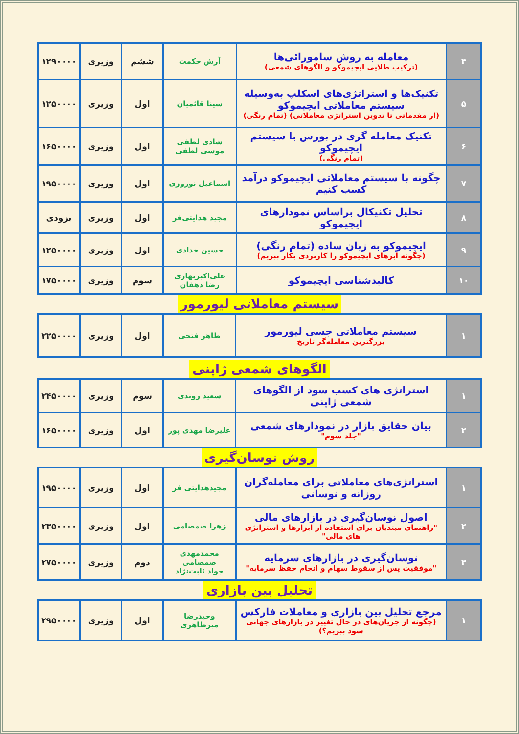| ۴ | معامله به روش سامورائی‌ها (ترکیب طلایی ایچیموکو و الگوهای شمعی) | آرش حکمت | ششم | وزیری | ۱۲۹۰۰۰۰ |
| ۵ | تکنیک‌ها و استراتژی‌های اسکلپ به‌وسیله سیستم معاملاتی ایچیموکو (از مقدماتی تا تدوین استراتژی معاملاتی) (تمام رنگی) | سینا قائمیان | اول | وزیری | ۱۲۵۰۰۰۰ |
| ۶ | تکنیک معامله گری در بورس با سیستم ایچیموکو (تمام رنگی) | شادی لطفی موسی لطفی | اول | وزیری | ۱۶۵۰۰۰۰ |
| ۷ | چگونه با سیستم معاملاتی ایچیموکو درآمد کسب کنیم | اسماعیل نوروزی | اول | وزیری | ۱۹۵۰۰۰۰ |
| ۸ | تحلیل تکنیکال براساس نمودارهای ایچیموکو | مجید هدایتی‌فر | اول | وزیری | بزودی |
| ۹ | ایچیموکو به زبان ساده (تمام رنگی) (چگونه ابرهای ایچیموکو را کاربردی بکار ببریم) | حسین خدادی | اول | وزیری | ۱۲۵۰۰۰۰ |
| ۱۰ | کالبدشناسی ایچیموکو | علی‌اکبربهاری رضا دهقان | سوم | وزیری | ۱۷۵۰۰۰۰ |
سیستم معاملاتی لیورمور
| ۱ | سیستم معاملاتی جسی لیورمور بزرگترین معامله‌گر تاریخ | طاهر فتحی | اول | وزیری | ۲۲۵۰۰۰۰ |
الگوهای شمعی ژاپنی
| ۱ | استراتژی های کسب سود از الگوهای شمعی ژاپنی | سعید روندی | سوم | وزیری | ۲۴۵۰۰۰۰ |
| ۲ | بیان حقایق بازار در نمودارهای شمعی "جلد سوم" | علیرضا مهدی پور | اول | وزیری | ۱۶۵۰۰۰۰ |
روش نوسان‌گیری
| ۱ | استراتژی‌های معاملاتی برای معامله‌گران روزانه و نوسانی | مجیدهدایتی فر | اول | وزیری | ۱۹۵۰۰۰۰ |
| ۲ | اصول نوسان‌گیری در بازارهای مالی "راهنمای مبتدیان برای استفاده از ابزارها و استراتژی های مالی" | زهرا صمصامی | اول | وزیری | ۲۳۵۰۰۰۰ |
| ۳ | نوسان‌گیری در بازارهای سرمایه "موفقیت پس از سقوط سهام و انجام حفظ سرمایه" | محمدمهدی صمصامی جواد ثابت‌نژاد | دوم | وزیری | ۲۷۵۰۰۰۰ |
تحلیل بین بازاری
| ۱ | مرجع تحلیل بین بازاری و معاملات فارکس (چگونه از جریان‌های در حال تغییر در بازارهای جهانی سود ببریم؟) | وحیدرضا میرطاهری | اول | وزیری | ۲۹۵۰۰۰۰ |